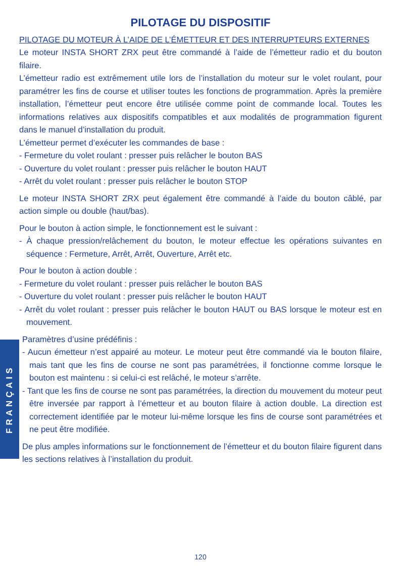PILOTAGE DU DISPOSITIF
PILOTAGE DU MOTEUR À L’AIDE DE L’ÉMETTEUR ET DES INTERRUPTEURS EXTERNES
Le moteur INSTA SHORT ZRX peut être commandé à l’aide de l’émetteur radio et du bouton filaire.
L’émetteur radio est extrêmement utile lors de l’installation du moteur sur le volet roulant, pour paramétrer les fins de course et utiliser toutes les fonctions de programmation. Après la première installation, l’émetteur peut encore être utilisée comme point de commande local. Toutes les informations relatives aux dispositifs compatibles et aux modalités de programmation figurent dans le manuel d’installation du produit.
L’émetteur permet d’exécuter les commandes de base :
- Fermeture du volet roulant : presser puis relâcher le bouton BAS
- Ouverture du volet roulant : presser puis relâcher le bouton HAUT
- Arrêt du volet roulant : presser puis relâcher le bouton STOP
Le moteur INSTA SHORT ZRX peut également être commandé à l’aide du bouton câblé, par action simple ou double (haut/bas).
Pour le bouton à action simple, le fonctionnement est le suivant :
- À chaque pression/relâchement du bouton, le moteur effectue les opérations suivantes en séquence : Fermeture, Arrêt, Arrêt, Ouverture, Arrêt etc.
Pour le bouton à action double :
- Fermeture du volet roulant : presser puis relâcher le bouton BAS
- Ouverture du volet roulant : presser puis relâcher le bouton HAUT
- Arrêt du volet roulant : presser puis relâcher le bouton HAUT ou BAS lorsque le moteur est en mouvement.
Paramètres d’usine prédéfinis :
- Aucun émetteur n’est appairé au moteur. Le moteur peut être commandé via le bouton filaire, mais tant que les fins de course ne sont pas paramétrées, il fonctionne comme lorsque le bouton est maintenu : si celui-ci est relâché, le moteur s’arrête.
- Tant que les fins de course ne sont pas paramétrées, la direction du mouvement du moteur peut être inversée par rapport à l’émetteur et au bouton filaire à action double. La direction est correctement identifiée par le moteur lui-même lorsque les fins de course sont paramétrées et ne peut être modifiée.
De plus amples informations sur le fonctionnement de l’émetteur et du bouton filaire figurent dans les sections relatives à l’installation du produit.
FRANÇAIS
120